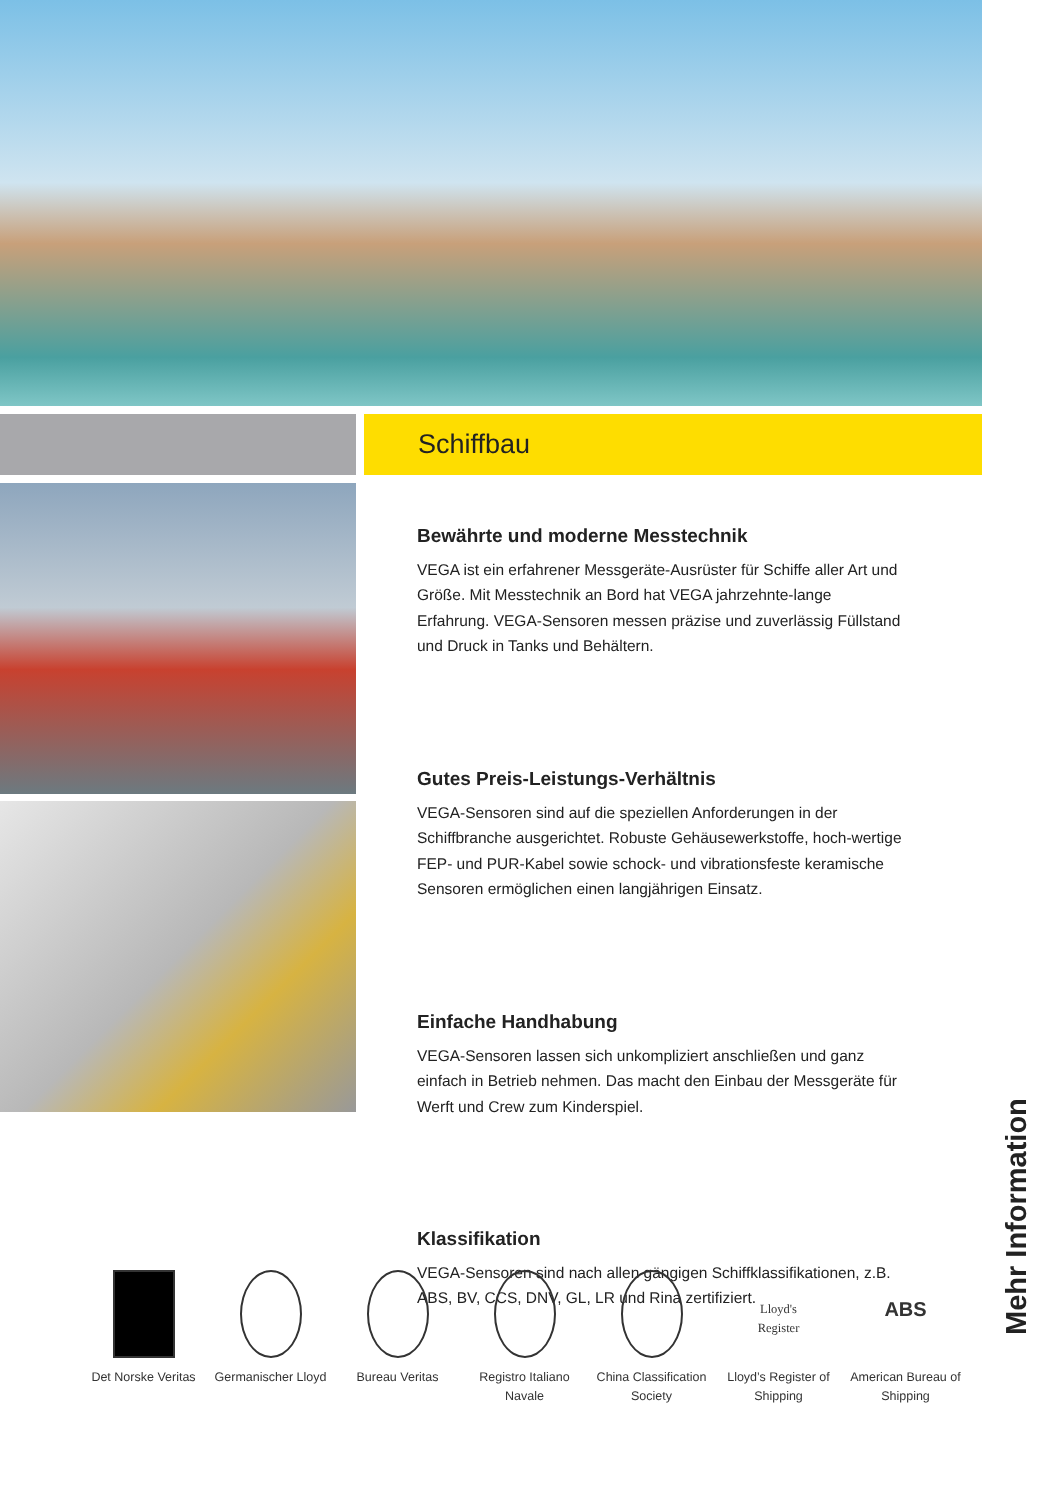Schiffbau
Bewährte und moderne Messtechnik
VEGA ist ein erfahrener Messgeräte-Ausrüster für Schiffe aller Art und Größe. Mit Messtechnik an Bord hat VEGA jahrzehnte-lange Erfahrung. VEGA-Sensoren messen präzise und zuverlässig Füllstand und Druck in Tanks und Behältern.
Gutes Preis-Leistungs-Verhältnis
VEGA-Sensoren sind auf die speziellen Anforderungen in der Schiffbranche ausgerichtet. Robuste Gehäusewerkstoffe, hoch-wertige FEP- und PUR-Kabel sowie schock- und vibrationsfeste keramische Sensoren ermöglichen einen langjährigen Einsatz.
Einfache Handhabung
VEGA-Sensoren lassen sich unkompliziert anschließen und ganz einfach in Betrieb nehmen. Das macht den Einbau der Messgeräte für Werft und Crew zum Kinderspiel.
Klassifikation
VEGA-Sensoren sind nach allen gängigen Schiffklassifikationen, z.B. ABS, BV, CCS, DNV, GL, LR und Rina zertifiziert.
Det Norske Veritas
Germanischer Lloyd
Bureau Veritas Registro Italiano Navale
China Classification Society
Lloyd's Register
Lloyd’s Register of Shipping
ABS
American Bureau of Shipping
Mehr Information